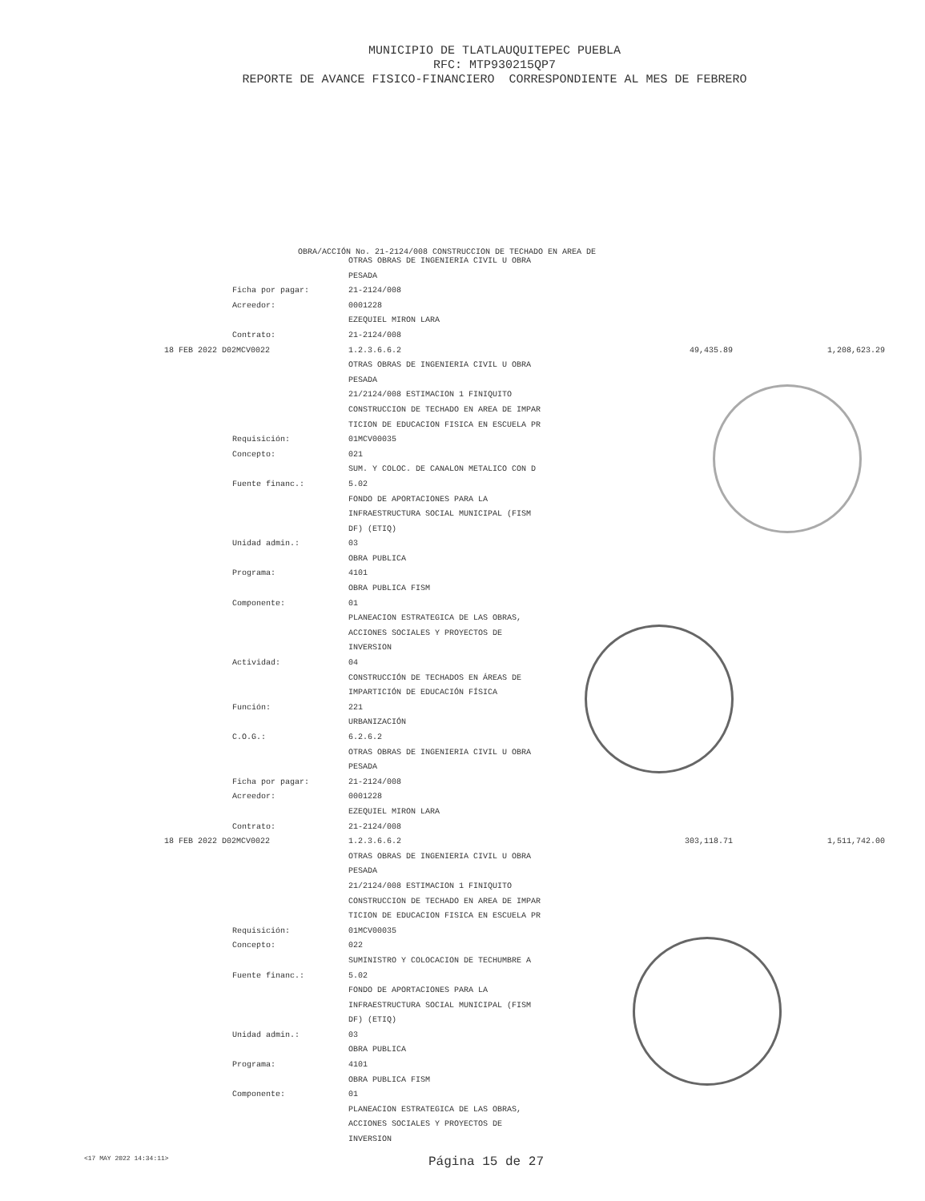MUNICIPIO DE TLATLAUQUITEPEC PUEBLA
RFC: MTP930215QP7
REPORTE DE AVANCE FISICO-FINANCIERO CORRESPONDIENTE AL MES DE FEBRERO
OBRA/ACCIÓN No. 21-2124/008 CONSTRUCCION DE TECHADO EN AREA DE
| | OTRAS OBRAS DE INGENIERIA CIVIL U OBRA | | |
| | PESADA | | |
| Ficha por pagar: | 21-2124/008 | | |
| Acreedor: | 0001228 | | |
| | EZEQUIEL MIRON LARA | | |
| Contrato: | 21-2124/008 | | |
| 18 FEB 2022 D02MCV0022 | 1.2.3.6.6.2 | 49,435.89 | 1,208,623.29 |
| | OTRAS OBRAS DE INGENIERIA CIVIL U OBRA | | |
| | PESADA | | |
| | 21/2124/008 ESTIMACION 1 FINIQUITO | | |
| | CONSTRUCCION DE TECHADO EN AREA DE IMPAR | | |
| | TICION DE EDUCACION FISICA EN ESCUELA PR | | |
| Requisición: | 01MCV00035 | | |
| Concepto: | 021 | | |
| | SUM. Y COLOC. DE CANALON METALICO CON D | | |
| Fuente financ.: | 5.02 | | |
| | FONDO DE APORTACIONES PARA LA | | |
| | INFRAESTRUCTURA SOCIAL MUNICIPAL (FISM | | |
| | DF) (ETIQ) | | |
| Unidad admin.: | 03 | | |
| | OBRA PUBLICA | | |
| Programa: | 4101 | | |
| | OBRA PUBLICA FISM | | |
| Componente: | 01 | | |
| | PLANEACION ESTRATEGICA DE LAS OBRAS, | | |
| | ACCIONES SOCIALES Y PROYECTOS DE | | |
| | INVERSION | | |
| Actividad: | 04 | | |
| | CONSTRUCCIÓN DE TECHADOS EN ÁREAS DE | | |
| | IMPARTICIÓN DE EDUCACIÓN FÍSICA | | |
| Función: | 221 | | |
| | URBANIZACIÓN | | |
| C.O.G.: | 6.2.6.2 | | |
| | OTRAS OBRAS DE INGENIERIA CIVIL U OBRA | | |
| | PESADA | | |
| Ficha por pagar: | 21-2124/008 | | |
| Acreedor: | 0001228 | | |
| | EZEQUIEL MIRON LARA | | |
| Contrato: | 21-2124/008 | | |
| 18 FEB 2022 D02MCV0022 | 1.2.3.6.6.2 | 303,118.71 | 1,511,742.00 |
| | OTRAS OBRAS DE INGENIERIA CIVIL U OBRA | | |
| | PESADA | | |
| | 21/2124/008 ESTIMACION 1 FINIQUITO | | |
| | CONSTRUCCION DE TECHADO EN AREA DE IMPAR | | |
| | TICION DE EDUCACION FISICA EN ESCUELA PR | | |
| Requisición: | 01MCV00035 | | |
| Concepto: | 022 | | |
| | SUMINISTRO Y COLOCACION DE TECHUMBRE A | | |
| Fuente financ.: | 5.02 | | |
| | FONDO DE APORTACIONES PARA LA | | |
| | INFRAESTRUCTURA SOCIAL MUNICIPAL (FISM | | |
| | DF) (ETIQ) | | |
| Unidad admin.: | 03 | | |
| | OBRA PUBLICA | | |
| Programa: | 4101 | | |
| | OBRA PUBLICA FISM | | |
| Componente: | 01 | | |
| | PLANEACION ESTRATEGICA DE LAS OBRAS, | | |
| | ACCIONES SOCIALES Y PROYECTOS DE | | |
| | INVERSION | | |
<17 MAY 2022 14:34:11> Página 15 de 27